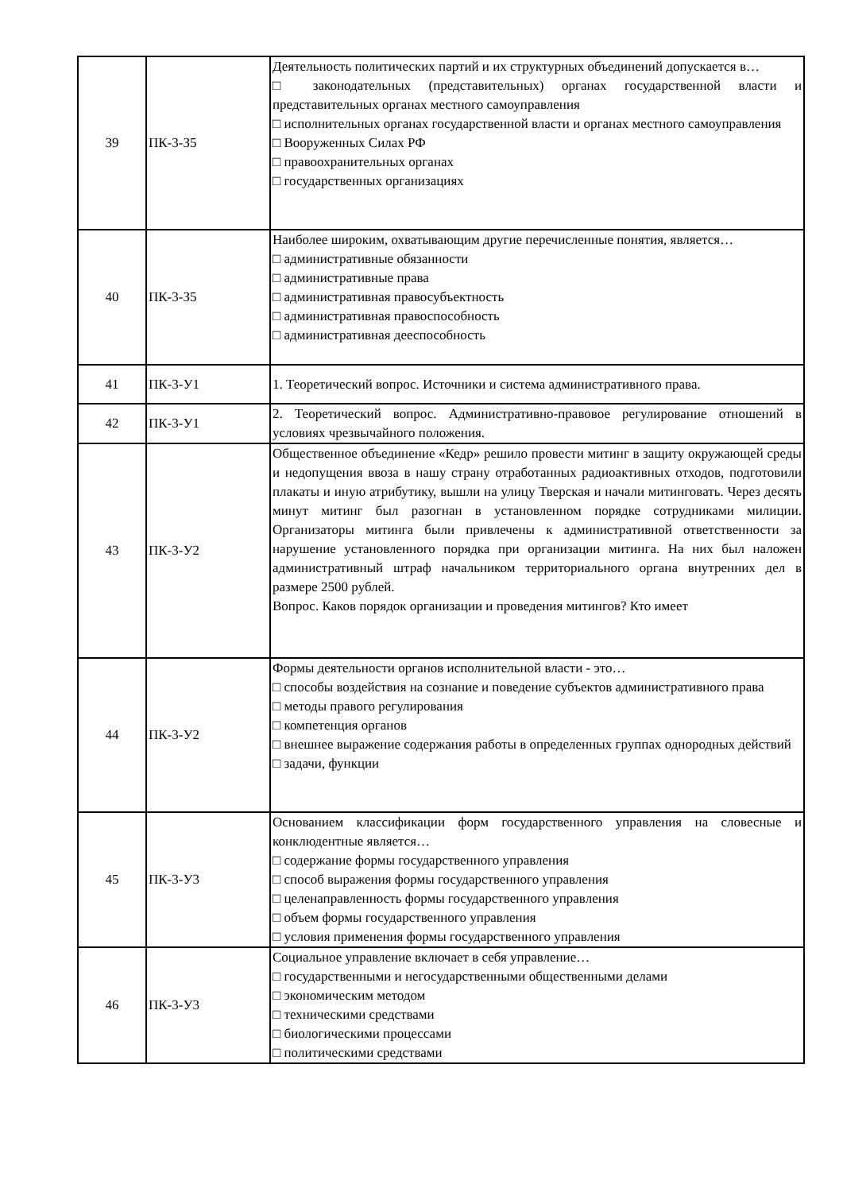| 39 | ПК-3-З5 | Деятельность политических партий и их структурных объединений допускается в… □ законодательных (представительных) органах государственной власти и представительных органах местного самоуправления □ исполнительных органах государственной власти и органах местного самоуправления □ Вооруженных Силах РФ □ правоохранительных органах □ государственных организациях |
| 40 | ПК-3-З5 | Наиболее широким, охватывающим другие перечисленные понятия, является… □ административные обязанности □ административные права □ административная правосубъектность □ административная правоспособность □ административная дееспособность |
| 41 | ПК-3-У1 | 1. Теоретический вопрос. Источники и система административного права. |
| 42 | ПК-3-У1 | 2. Теоретический вопрос. Административно-правовое регулирование отношений в условиях чрезвычайного положения. |
| 43 | ПК-3-У2 | Общественное объединение «Кедр» решило провести митинг в защиту окружающей среды и недопущения ввоза в нашу страну отработанных радиоактивных отходов, подготовили плакаты и иную атрибутику, вышли на улицу Тверская и начали митинговать. Через десять минут митинг был разогнан в установленном порядке сотрудниками милиции. Организаторы митинга были привлечены к административной ответственности за нарушение установленного порядка при организации митинга. На них был наложен административный штраф начальником территориального органа внутренних дел в размере 2500 рублей. Вопрос. Каков порядок организации и проведения митингов? Кто имеет |
| 44 | ПК-3-У2 | Формы деятельности органов исполнительной власти - это… □ способы воздействия на сознание и поведение субъектов административного права □ методы правого регулирования □ компетенция органов □ внешнее выражение содержания работы в определенных группах однородных действий □ задачи, функции |
| 45 | ПК-3-У3 | Основанием классификации форм государственного управления на словесные и конклюдентные является… □ содержание формы государственного управления □ способ выражения формы государственного управления □ целенаправленность формы государственного управления □ объем формы государственного управления □ условия применения формы государственного управления |
| 46 | ПК-3-У3 | Социальное управление включает в себя управление… □ государственными и негосударственными общественными делами □ экономическим методом □ техническими средствами □ биологическими процессами □ политическими средствами |